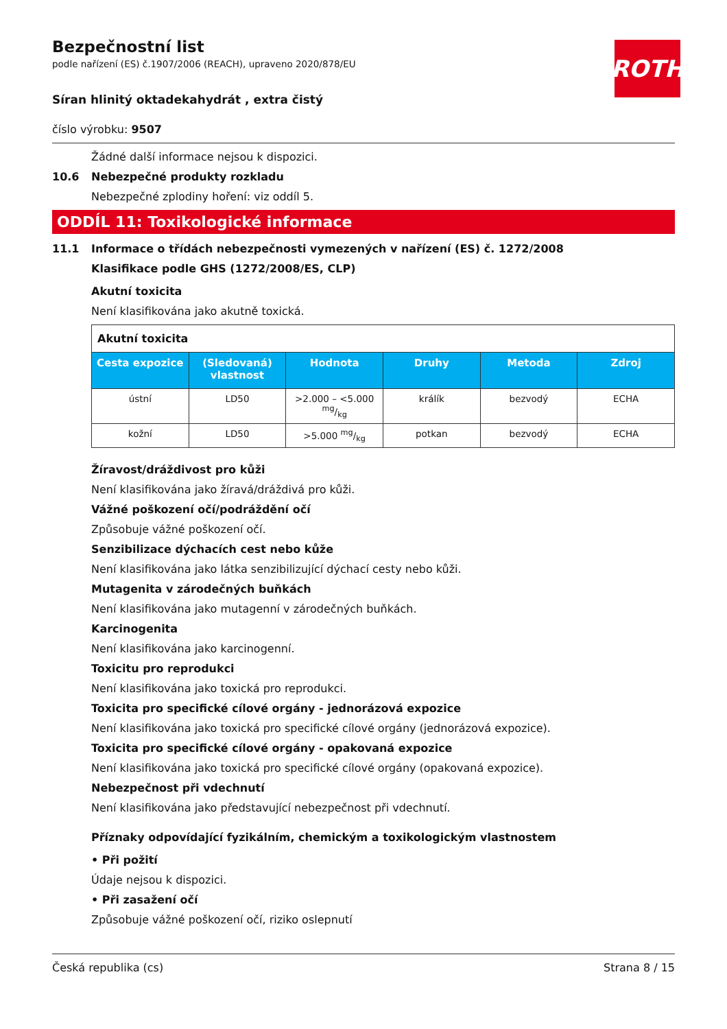ROTH
Bezpečnostní list
podle nařízení (ES) č.1907/2006 (REACH), upraveno 2020/878/EU
Síran hlinitý oktadekahydrát , extra čistý
číslo výrobku: 9507
Žádné další informace nejsou k dispozici.
10.6 Nebezpečné produkty rozkladu
Nebezpečné zplodiny hoření: viz oddíl 5.
ODDÍL 11: Toxikologické informace
11.1 Informace o třídách nebezpečnosti vymezených v nařízení (ES) č. 1272/2008
Klasifikace podle GHS (1272/2008/ES, CLP)
Akutní toxicita
Není klasifikována jako akutně toxická.
| Akutní toxicita | | | | | |
| Cesta expozice | (Sledovaná) vlastnost | Hodnota | Druhy | Metoda | Zdroj |
| ústní | LD50 | >2.000 – <5.000 mg/kg | králík | bezvodý | ECHA |
| kožní | LD50 | >5.000 mg/kg | potkan | bezvodý | ECHA |
Žíravost/dráždivost pro kůži
Není klasifikována jako žíravá/dráždivá pro kůži.
Vážné poškození očí/podráždění očí
Způsobuje vážné poškození očí.
Senzibilizace dýchacích cest nebo kůže
Není klasifikována jako látka senzibilizující dýchací cesty nebo kůži.
Mutagenita v zárodečných buňkách
Není klasifikována jako mutagenní v zárodečných buňkách.
Karcinogenita
Není klasifikována jako karcinogenní.
Toxicitu pro reprodukci
Není klasifikována jako toxická pro reprodukci.
Toxicita pro specifické cílové orgány - jednorázová expozice
Není klasifikována jako toxická pro specifické cílové orgány (jednorázová expozice).
Toxicita pro specifické cílové orgány - opakovaná expozice
Není klasifikována jako toxická pro specifické cílové orgány (opakovaná expozice).
Nebezpečnost při vdechnutí
Není klasifikována jako představující nebezpečnost při vdechnutí.
Příznaky odpovídající fyzikálním, chemickým a toxikologickým vlastnostem
• Při požití
Údaje nejsou k dispozici.
• Při zasažení očí
Způsobuje vážné poškození očí, riziko oslepnutí
Česká republika (cs) Strana 8 / 15